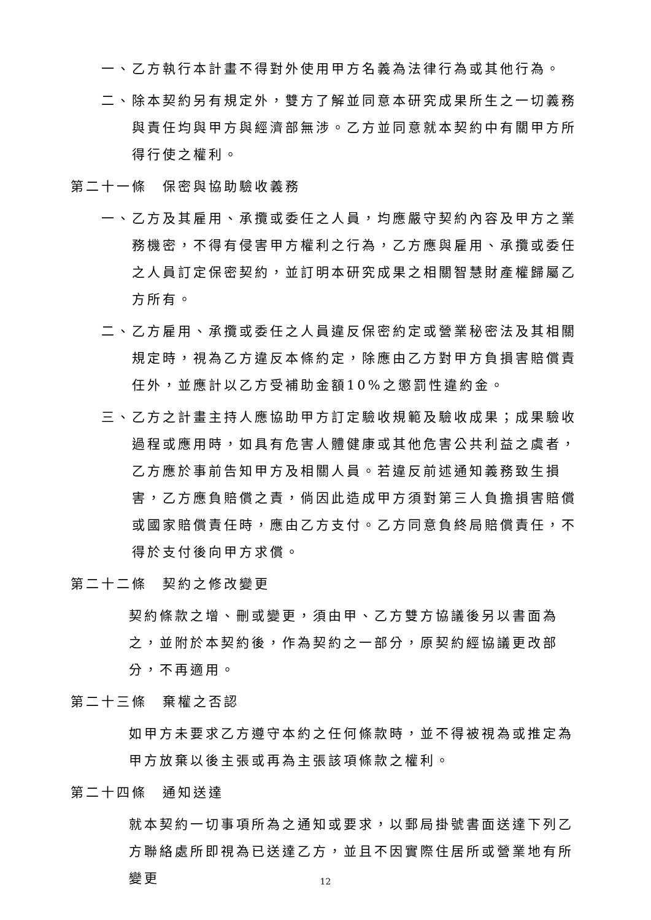一、乙方執行本計畫不得對外使用甲方名義為法律行為或其他行為。
二、除本契約另有規定外，雙方了解並同意本研究成果所生之一切義務與責任均與甲方與經濟部無涉。乙方並同意就本契約中有關甲方所得行使之權利。
第二十一條　保密與協助驗收義務
一、乙方及其雇用、承攬或委任之人員，均應嚴守契約內容及甲方之業務機密，不得有侵害甲方權利之行為，乙方應與雇用、承攬或委任之人員訂定保密契約，並訂明本研究成果之相關智慧財產權歸屬乙方所有。
二、乙方雇用、承攬或委任之人員違反保密約定或營業秘密法及其相關規定時，視為乙方違反本條約定，除應由乙方對甲方負損害賠償責任外，並應計以乙方受補助金額10%之懲罰性違約金。
三、乙方之計畫主持人應協助甲方訂定驗收規範及驗收成果；成果驗收過程或應用時，如具有危害人體健康或其他危害公共利益之虞者，乙方應於事前告知甲方及相關人員。若違反前述通知義務致生損害，乙方應負賠償之責，倘因此造成甲方須對第三人負擔損害賠償或國家賠償責任時，應由乙方支付。乙方同意負終局賠償責任，不得於支付後向甲方求償。
第二十二條　契約之修改變更
契約條款之增、刪或變更，須由甲、乙方雙方協議後另以書面為之，並附於本契約後，作為契約之一部分，原契約經協議更改部分，不再適用。
第二十三條　棄權之否認
如甲方未要求乙方遵守本約之任何條款時，並不得被視為或推定為甲方放棄以後主張或再為主張該項條款之權利。
第二十四條　通知送達
就本契約一切事項所為之通知或要求，以郵局掛號書面送達下列乙方聯絡處所即視為已送達乙方，並且不因實際住居所或營業地有所變更
12